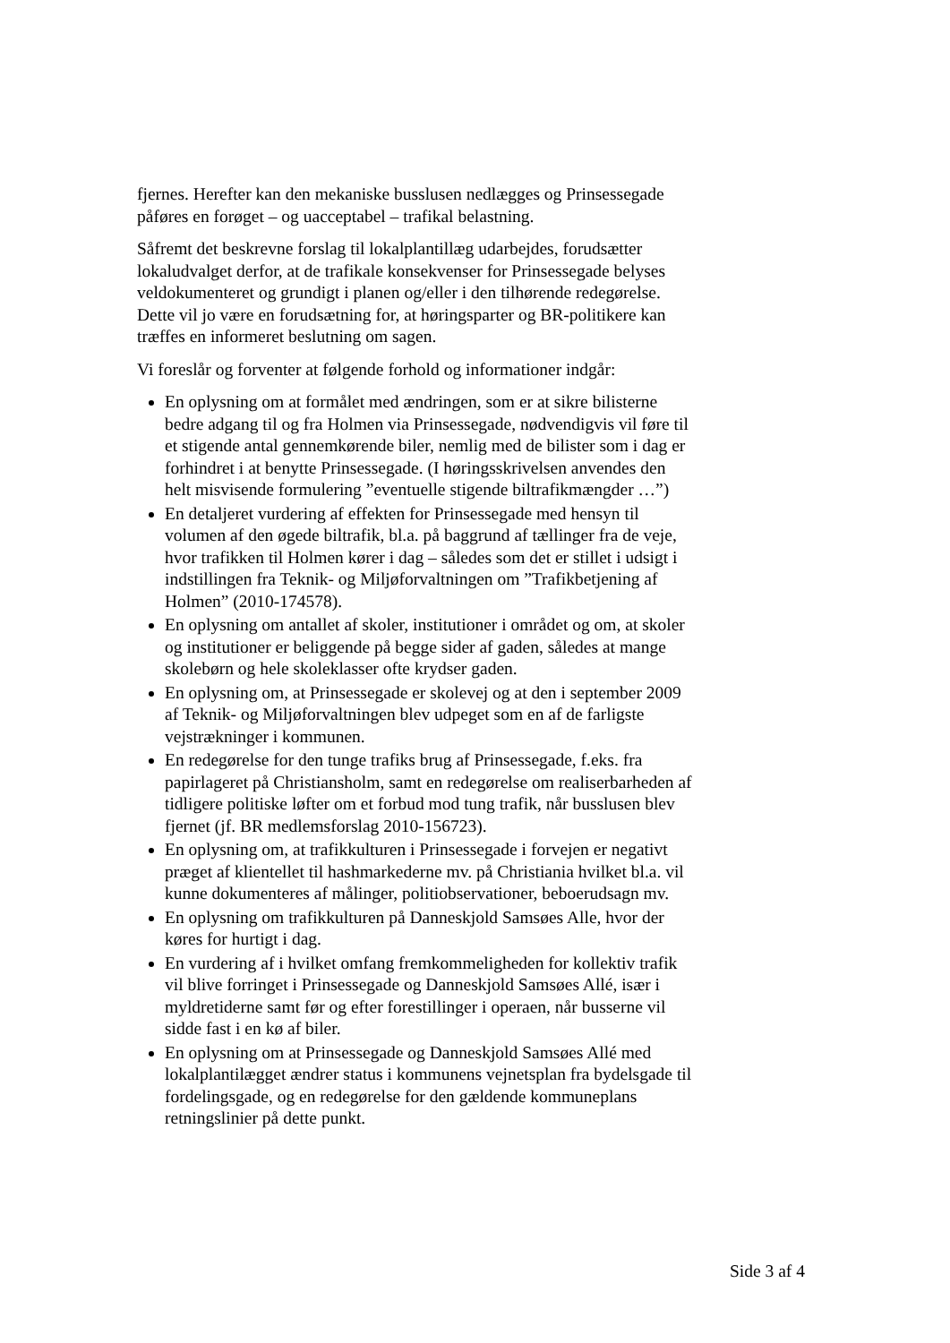fjernes. Herefter kan den mekaniske busslusen nedlægges og Prinsessegade påføres en forøget – og uacceptabel – trafikal belastning.
Såfremt det beskrevne forslag til lokalplantillæg udarbejdes, forudsætter lokaludvalget derfor, at de trafikale konsekvenser for Prinsessegade belyses veldokumenteret og grundigt i planen og/eller i den tilhørende redegørelse. Dette vil jo være en forudsætning for, at høringsparter og BR-politikere kan træffes en informeret beslutning om sagen.
Vi foreslår og forventer at følgende forhold og informationer indgår:
En oplysning om at formålet med ændringen, som er at sikre bilisterne bedre adgang til og fra Holmen via Prinsessegade, nødvendigvis vil føre til et stigende antal gennemkørende biler, nemlig med de bilister som i dag er forhindret i at benytte Prinsessegade. (I høringsskrivelsen anvendes den helt misvisende formulering ”eventuelle stigende biltrafikmængder …”)
En detaljeret vurdering af effekten for Prinsessegade med hensyn til volumen af den øgede biltrafik, bl.a. på baggrund af tællinger fra de veje, hvor trafikken til Holmen kører i dag – således som det er stillet i udsigt i indstillingen fra Teknik- og Miljøforvaltningen om ”Trafikbetjening af Holmen” (2010-174578).
En oplysning om antallet af skoler, institutioner i området og om, at skoler og institutioner er beliggende på begge sider af gaden, således at mange skolebørn og hele skoleklasser ofte krydser gaden.
En oplysning om, at Prinsessegade er skolevej og at den i september 2009 af Teknik- og Miljøforvaltningen blev udpeget som en af de farligste vejstrækninger i kommunen.
En redegørelse for den tunge trafiks brug af Prinsessegade, f.eks. fra papirlageret på Christiansholm, samt en redegørelse om realiserbarheden af tidligere politiske løfter om et forbud mod tung trafik, når busslusen blev fjernet (jf. BR medlemsforslag 2010-156723).
En oplysning om, at trafikkulturen i Prinsessegade i forvejen er negativt præget af klientellet til hashmarkederne mv. på Christiania hvilket bl.a. vil kunne dokumenteres af målinger, politiobservationer, beboerudsagn mv.
En oplysning om trafikkulturen på Danneskjold Samsøes Alle, hvor der køres for hurtigt i dag.
En vurdering af i hvilket omfang fremkommeligheden for kollektiv trafik vil blive forringet i Prinsessegade og Danneskjold Samsøes Allé, især i myldretiderne samt før og efter forestillinger i operaen, når busserne vil sidde fast i en kø af biler.
En oplysning om at Prinsessegade og Danneskjold Samsøes Allé med lokalplantilægget ændrer status i kommunens vejnetsplan fra bydelsgade til fordelingsgade, og en redegørelse for den gældende kommuneplans retningslinier på dette punkt.
Side 3 af 4